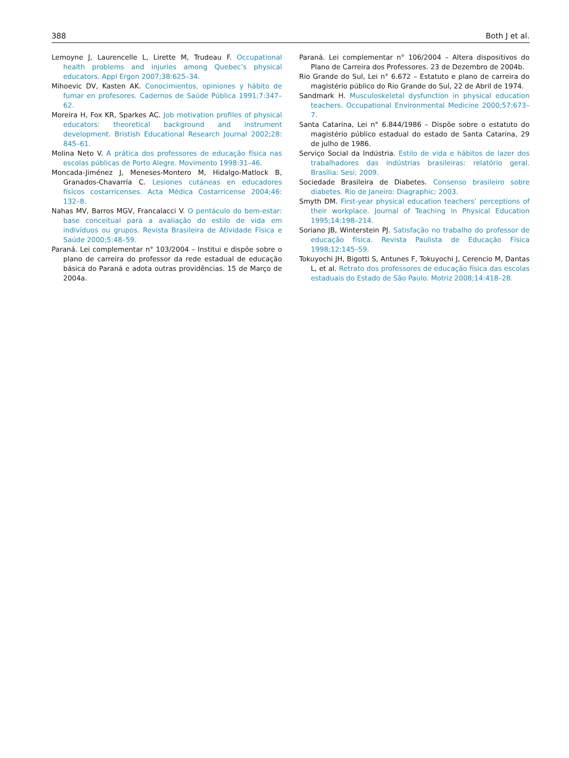388 Both J et al.
Lemoyne J, Laurencelle L, Lirette M, Trudeau F. Occupational health problems and injuries among Quebec’s physical educators. Appl Ergon 2007;38:625–34.
Mihoevic DV, Kasten AK. Conocimientos, opiniones y hábito de fumar en profesores. Cadernos de Saúde Pública 1991;7:347–62.
Moreira H, Fox KR, Sparkes AC. Job motivation profiles of physical educators: theoretical background and instrument development. Bristish Educational Research Journal 2002;28: 845–61.
Molina Neto V. A prática dos professores de educação física nas escolas públicas de Porto Alegre. Movimento 1998:31–46.
Moncada-Jiménez J, Meneses-Montero M, Hidalgo-Matlock B, Granados-Chavarría C. Lesiones cutáneas en educadores físicos costarricenses. Acta Médica Costarricense 2004;46: 132–8.
Nahas MV, Barros MGV, Francalacci V. O pentáculo do bem-estar: base conceitual para a avaliação do estilo de vida em indivíduos ou grupos. Revista Brasileira de Atividade Física e Saúde 2000;5:48–59.
Paraná. Lei complementar n° 103/2004 – Institui e dispõe sobre o plano de carreira do professor da rede estadual de educação básica do Paraná e adota outras providências. 15 de Março de 2004a.
Paraná. Lei complementar n° 106/2004 – Altera dispositivos do Plano de Carreira dos Professores. 23 de Dezembro de 2004b.
Rio Grande do Sul, Lei n° 6.672 – Estatuto e plano de carreira do magistério público do Rio Grande do Sul, 22 de Abril de 1974.
Sandmark H. Musculoskeletal dysfunction in physical education teachers. Occupational Environmental Medicine 2000;57:673–7.
Santa Catarina, Lei n° 6.844/1986 – Dispõe sobre o estatuto do magistério público estadual do estado de Santa Catarina, 29 de julho de 1986.
Serviço Social da Indústria. Estilo de vida e hábitos de lazer dos trabalhadores das indústrias brasileiras: relatório geral. Brasília: Sesi; 2009.
Sociedade Brasileira de Diabetes. Consenso brasileiro sobre diabetes. Rio de Janeiro: Diagraphic; 2003.
Smyth DM. First-year physical education teachers’ perceptions of their workplace. Journal of Teaching in Physical Education 1995;14:198–214.
Soriano JB, Winterstein PJ. Satisfação no trabalho do professor de educação física. Revista Paulista de Educação Física 1998;12:145–59.
Tokuyochi JH, Bigotti S, Antunes F, Tokuyochi J, Cerencio M, Dantas L, et al. Retrato dos professores de educação física das escolas estaduais do Estado de São Paulo. Motriz 2008;14:418–28.